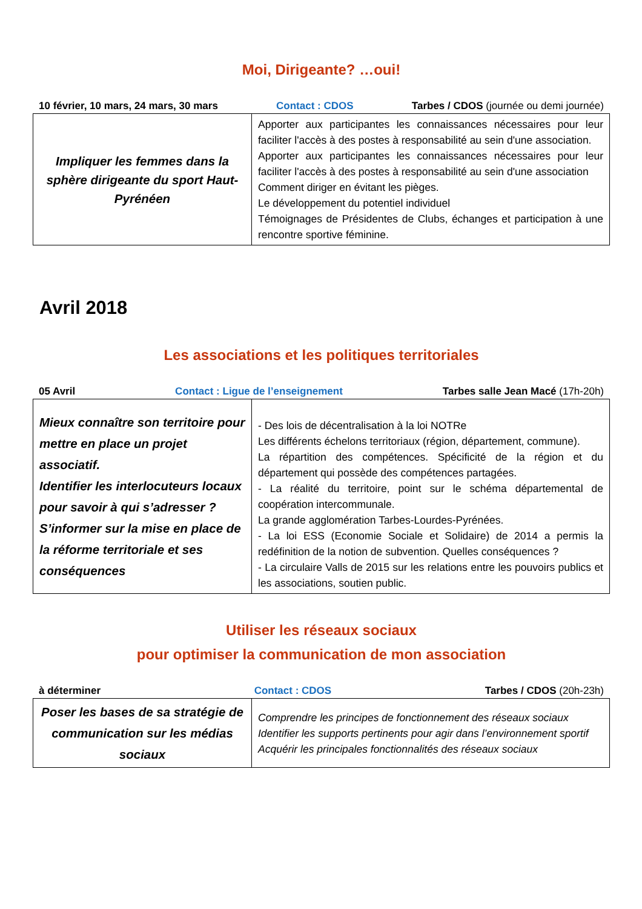Moi, Dirigeante? …oui!
10 février, 10 mars, 24 mars, 30 mars Contact : CDOS Tarbes / CDOS (journée ou demi journée)
| Impliquer les femmes dans la sphère dirigeante du sport Haut-Pyrénéen | Apporter aux participantes les connaissances nécessaires pour leur faciliter l'accès à des postes à responsabilité au sein d'une association. Apporter aux participantes les connaissances nécessaires pour leur faciliter l'accès à des postes à responsabilité au sein d'une association Comment diriger en évitant les pièges. Le développement du potentiel individuel Témoignages de Présidentes de Clubs, échanges et participation à une rencontre sportive féminine. |
Avril 2018
Les associations et les politiques territoriales
05 Avril Contact : Ligue de l’enseignement Tarbes salle Jean Macé (17h-20h)
| Mieux connaître son territoire pour mettre en place un projet associatif. Identifier les interlocuteurs locaux pour savoir à qui s’adresser ? S’informer sur la mise en place de la réforme territoriale et ses conséquences | - Des lois de décentralisation à la loi NOTRe Les différents échelons territoriaux (région, département, commune). La répartition des compétences. Spécificité de la région et du département qui possède des compétences partagées. - La réalité du territoire, point sur le schéma départemental de coopération intercommunale. La grande agglomération Tarbes-Lourdes-Pyrénées. - La loi ESS (Economie Sociale et Solidaire) de 2014 a permis la redéfinition de la notion de subvention. Quelles conséquences ? - La circulaire Valls de 2015 sur les relations entre les pouvoirs publics et les associations, soutien public. |
Utiliser les réseaux sociaux
pour optimiser la communication de mon association
à déterminer Contact : CDOS Tarbes / CDOS (20h-23h)
| Poser les bases de sa stratégie de communication sur les médias sociaux | Comprendre les principes de fonctionnement des réseaux sociaux Identifier les supports pertinents pour agir dans l’environnement sportif Acquérir les principales fonctionnalités des réseaux sociaux |